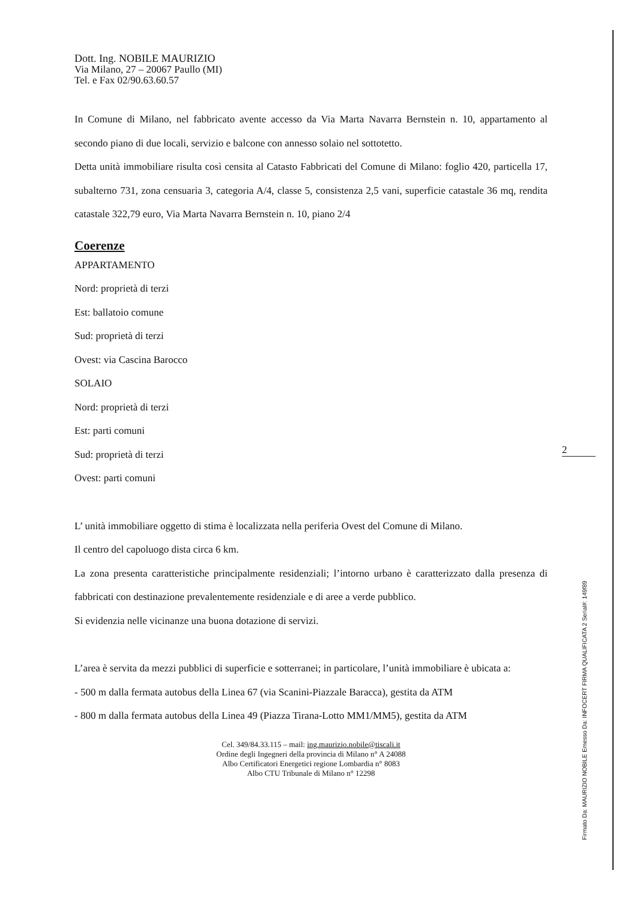Dott. Ing. NOBILE MAURIZIO
Via Milano, 27 – 20067 Paullo (MI)
Tel. e Fax 02/90.63.60.57
In Comune di Milano, nel fabbricato avente accesso da Via Marta Navarra Bernstein n. 10, appartamento al secondo piano di due locali, servizio e balcone con annesso solaio nel sottotetto.
Detta unità immobiliare risulta così censita al Catasto Fabbricati del Comune di Milano: foglio 420, particella 17, subalterno 731, zona censuaria 3, categoria A/4, classe 5, consistenza 2,5 vani, superficie catastale 36 mq, rendita catastale 322,79 euro, Via Marta Navarra Bernstein n. 10, piano 2/4
Coerenze
APPARTAMENTO
Nord: proprietà di terzi
Est: ballatoio comune
Sud: proprietà di terzi
Ovest: via Cascina Barocco
SOLAIO
Nord: proprietà di terzi
Est: parti comuni
Sud: proprietà di terzi
Ovest: parti comuni
L’ unità immobiliare oggetto di stima è localizzata nella periferia Ovest del Comune di Milano.
Il centro del capoluogo dista circa 6 km.
La zona presenta caratteristiche principalmente residenziali; l’intorno urbano è caratterizzato dalla presenza di fabbricati con destinazione prevalentemente residenziale e di aree a verde pubblico.
Si evidenzia nelle vicinanze una buona dotazione di servizi.
L’area è servita da mezzi pubblici di superficie e sotterranei; in particolare, l’unità immobiliare è ubicata a:
- 500 m dalla fermata autobus della Linea 67 (via Scanini-Piazzale Baracca), gestita da ATM
- 800 m dalla fermata autobus della Linea 49 (Piazza Tirana-Lotto MM1/MM5), gestita da ATM
Cel. 349/84.33.115 – mail: ing.maurizio.nobile@tiscali.it
Ordine degli Ingegneri della provincia di Milano n° A 24088
Albo Certificatori Energetici regione Lombardia n° 8083
Albo CTU Tribunale di Milano n° 12298
2
Firmato Da: MAURIZIO NOBILE Emesso Da: INFOCERT FIRMA QUALIFICATA 2 Serial#: 149f89